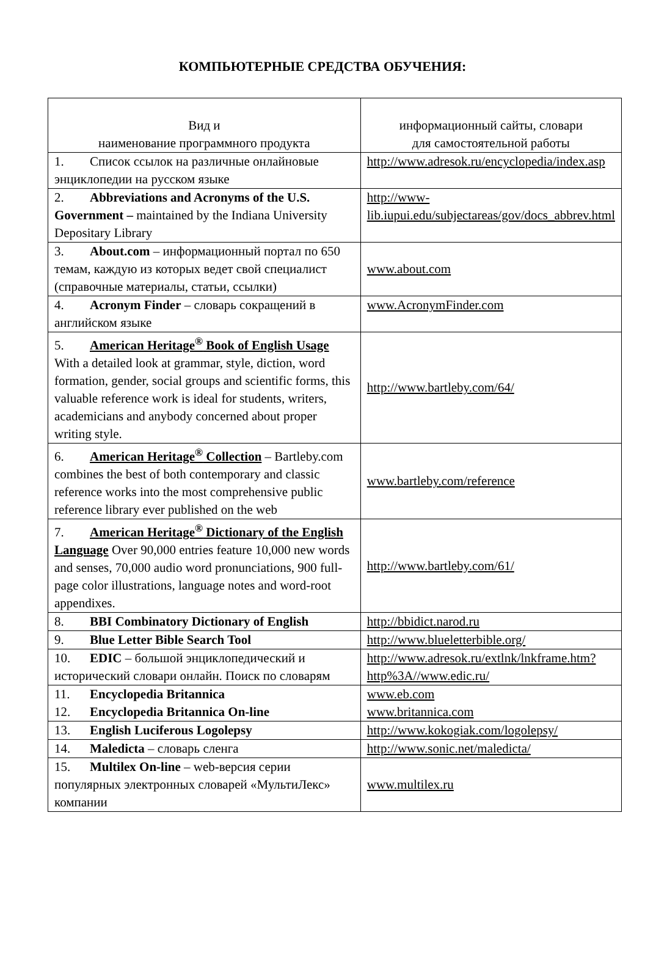КОМПЬЮТЕРНЫЕ СРЕДСТВА ОБУЧЕНИЯ:
| Вид и наименование программного продукта | информационный сайты, словари для самостоятельной работы |
| --- | --- |
| 1. Список ссылок на различные онлайновые энциклопедии на русском языке | http://www.adresok.ru/encyclopedia/index.asp |
| 2. Abbreviations and Acronyms of the U.S. Government – maintained by the Indiana University Depositary Library | http://www-lib.iupui.edu/subjectareas/gov/docs_abbrev.html |
| 3. About.com – информационный портал по 650 темам, каждую из которых ведет свой специалист (справочные материалы, статьи, ссылки) | www.about.com |
| 4. Acronym Finder – словарь сокращений в английском языке | www.AcronymFinder.com |
| 5. American Heritage<sup>®</sup> Book of English Usage With a detailed look at grammar, style, diction, word formation, gender, social groups and scientific forms, this valuable reference work is ideal for students, writers, academicians and anybody concerned about proper writing style. | http://www.bartleby.com/64/ |
| 6. American Heritage<sup>®</sup> Collection – Bartleby.com combines the best of both contemporary and classic reference works into the most comprehensive public reference library ever published on the web | www.bartleby.com/reference |
| 7. American Heritage<sup>®</sup> Dictionary of the English Language Over 90,000 entries feature 10,000 new words and senses, 70,000 audio word pronunciations, 900 full-page color illustrations, language notes and word-root appendixes. | http://www.bartleby.com/61/ |
| 8. BBI Combinatory Dictionary of English | http://bbidict.narod.ru |
| 9. Blue Letter Bible Search Tool | http://www.blueletterbible.org/ |
| 10. EDIC – большой энциклопедический и исторический словари онлайн. Поиск по словарям | http://www.adresok.ru/extlnk/lnkframe.htm?http%3A//www.edic.ru/ |
| 11. Encyclopedia Britannica 12. Encyclopedia Britannica On-line | www.eb.com www.britannica.com |
| 13. English Luciferous Logolepsy | http://www.kokogiak.com/logolepsy/ |
| 14. Maledicta – словарь сленга | http://www.sonic.net/maledicta/ |
| 15. Multilex On-line – web-версия серии популярных электронных словарей «МультиЛекс» компании | www.multilex.ru |